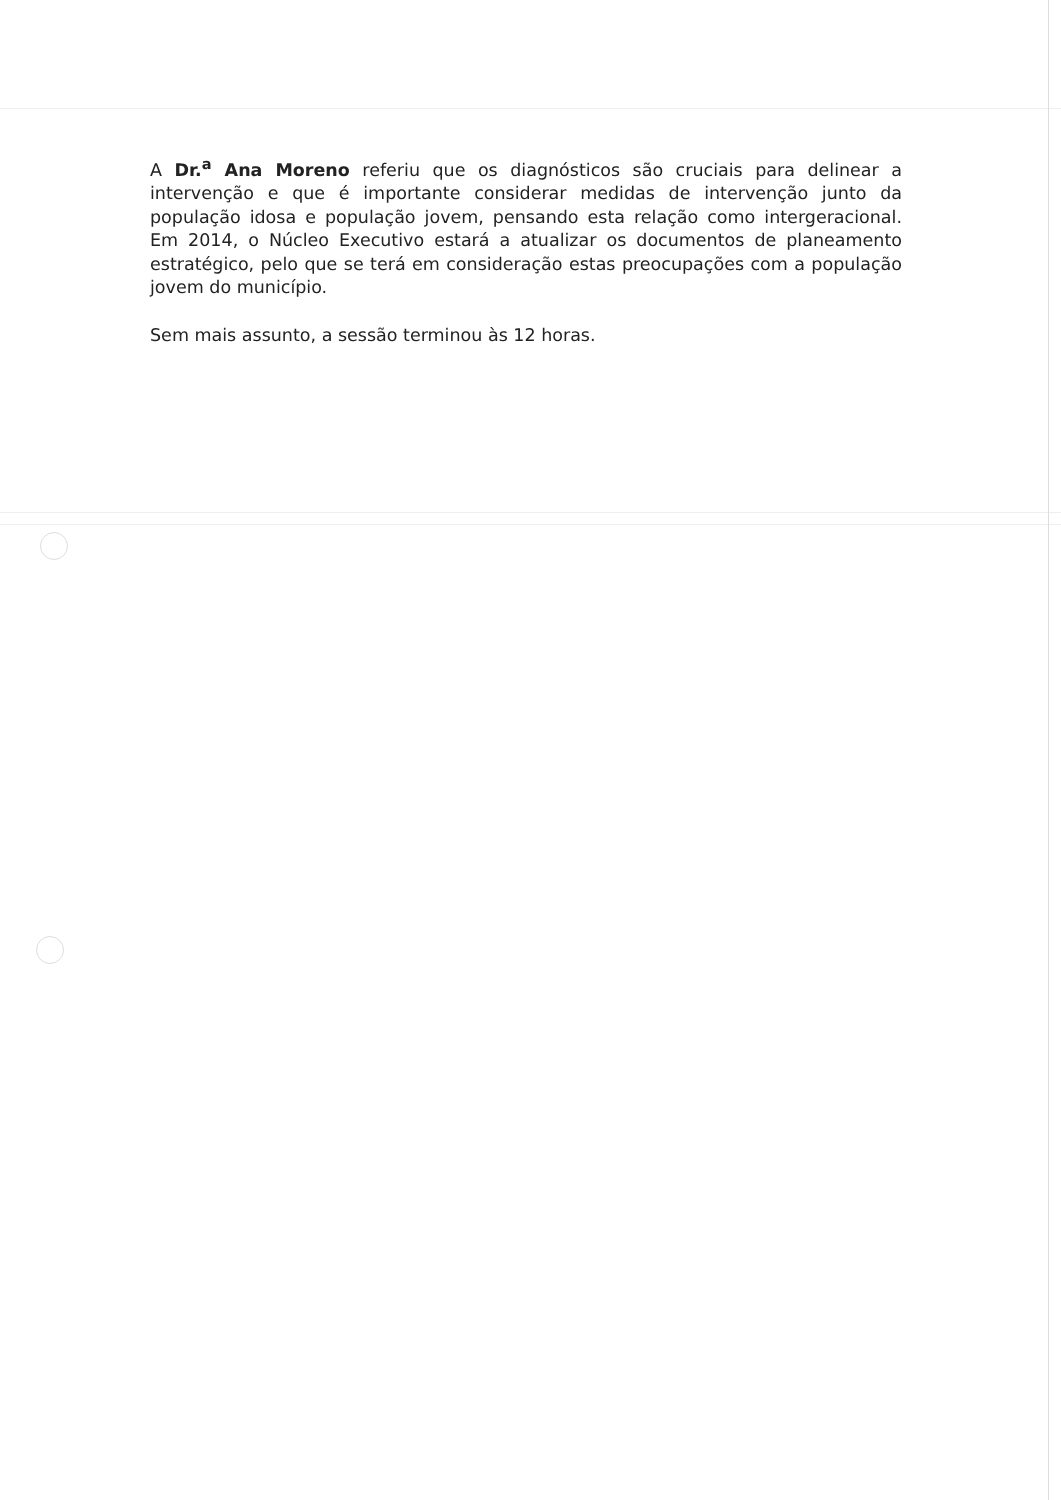A Dr.<sup>a</sup> Ana Moreno referiu que os diagnósticos são cruciais para delinear a intervenção e que é importante considerar medidas de intervenção junto da população idosa e população jovem, pensando esta relação como intergeracional. Em 2014, o Núcleo Executivo estará a atualizar os documentos de planeamento estratégico, pelo que se terá em consideração estas preocupações com a população jovem do município.
Sem mais assunto, a sessão terminou às 12 horas.